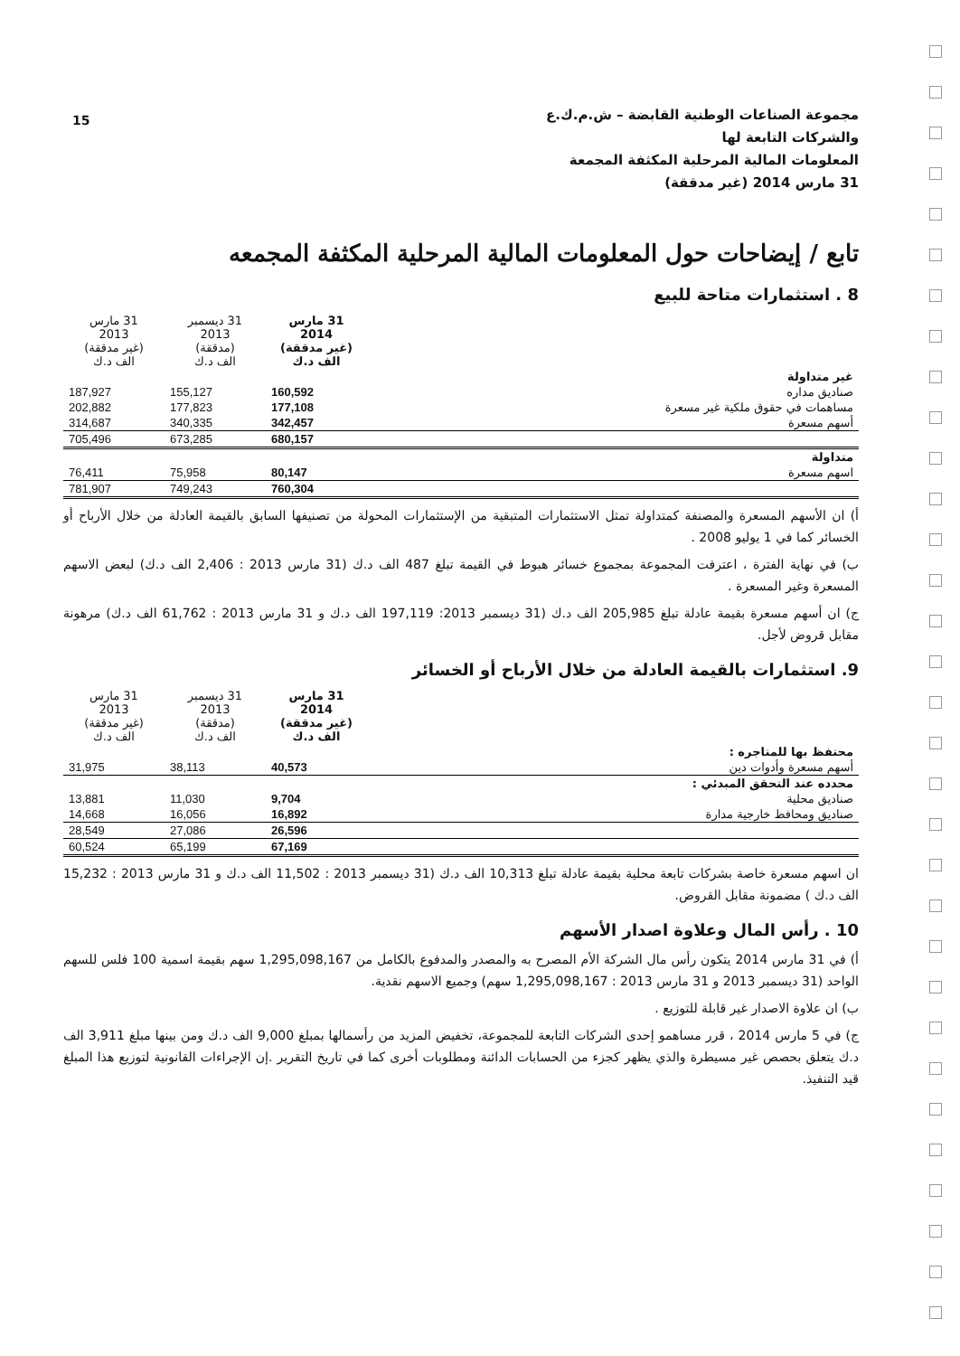15
مجموعة الصناعات الوطنية القابضة – ش.م.ك.ع
والشركات التابعة لها
المعلومات المالية المرحلية المكثفة المجمعة
31 مارس 2014 (غير مدققة)
تابع / إيضاحات حول المعلومات المالية المرحلية المكثفة المجمعه
8 . استثمارات متاحة للبيع
| | 31 مارس 2014 (غير مدققة) الف د.ك | 31 ديسمبر 2013 (مدققة) الف د.ك | 31 مارس 2013 (غير مدققة) الف د.ك |
| --- | --- | --- | --- |
| غير متداولة | | | |
| صناديق مداره | 160,592 | 155,127 | 187,927 |
| مساهمات في حقوق ملكية غير مسعرة | 177,108 | 177,823 | 202,882 |
| أسهم مسعرة | 342,457 | 340,335 | 314,687 |
| | 680,157 | 673,285 | 705,496 |
| متداولة | | | |
| اسهم مسعرة | 80,147 | 75,958 | 76,411 |
| | 760,304 | 749,243 | 781,907 |
أ) ان الأسهم المسعرة والمصنفة كمتداولة تمثل الاستثمارات المتبقية من الإستثمارات المحولة من تصنيفها السابق بالقيمة العادلة من خلال الأرباح أو الخسائر كما في 1 يوليو 2008 .
ب) في نهاية الفترة ، اعترفت المجموعة بمجموع خسائر هبوط في القيمة تبلغ 487 الف د.ك (31 مارس 2013 : 2,406 الف د.ك) لبعض الاسهم المسعرة وغير المسعرة .
ج) ان أسهم مسعرة بقيمة عادلة تبلغ 205,985 الف د.ك (31 ديسمبر 2013: 197,119 الف د.ك و 31 مارس 2013 : 61,762 الف د.ك) مرهونة مقابل قروض لأجل.
9. استثمارات بالقيمة العادلة من خلال الأرباح أو الخسائر
| | 31 مارس 2014 (غير مدققة) الف د.ك | 31 ديسمبر 2013 (مدققة) الف د.ك | 31 مارس 2013 (غير مدققة) الف د.ك |
| --- | --- | --- | --- |
| محتفظ بها للمتاجره : | | | |
| أسهم مسعرة وأدوات دين | 40,573 | 38,113 | 31,975 |
| محدده عند التحقق المبدئي : | | | |
| صناديق محلية | 9,704 | 11,030 | 13,881 |
| صناديق ومحافظ خارجية مدارة | 16,892 | 16,056 | 14,668 |
| | 26,596 | 27,086 | 28,549 |
| | 67,169 | 65,199 | 60,524 |
ان اسهم مسعرة خاصة بشركات تابعة محلية بقيمة عادلة تبلغ 10,313 الف د.ك (31 ديسمبر 2013 : 11,502 الف د.ك و 31 مارس 2013 : 15,232 الف د.ك ) مضمونة مقابل القروض.
10 . رأس المال وعلاوة اصدار الأسهم
أ) في 31 مارس 2014 يتكون رأس مال الشركة الأم المصرح به والمصدر والمدفوع بالكامل من 1,295,098,167 سهم بقيمة اسمية 100 فلس للسهم الواحد (31 ديسمبر 2013 و 31 مارس 2013 : 1,295,098,167 سهم) وجميع الاسهم نقدية.
ب) ان علاوة الاصدار غير قابلة للتوزيع .
ج) في 5 مارس 2014 ، قرر مساهمو إحدى الشركات التابعة للمجموعة، تخفيض المزيد من رأسمالها بمبلغ 9,000 الف د.ك ومن بينها مبلغ 3,911 الف د.ك يتعلق بحصص غير مسيطرة والذي يظهر كجزء من الحسابات الدائنة ومطلوبات أخرى كما في تاريخ التقرير .إن الإجراءات القانونية لتوزيع هذا المبلغ قيد التنفيذ.